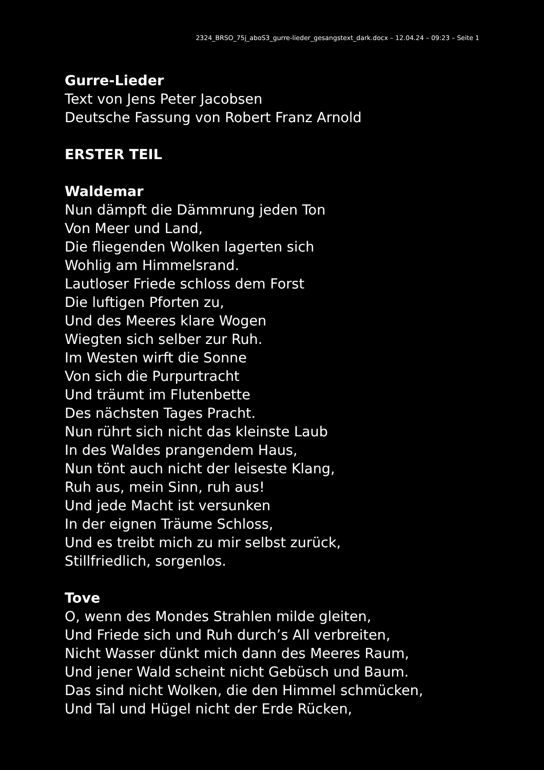2324_BRSO_75j_aboS3_gurre-lieder_gesangstext_dark.docx – 12.04.24 – 09:23 – Seite 1
Gurre-Lieder
Text von Jens Peter Jacobsen
Deutsche Fassung von Robert Franz Arnold
ERSTER TEIL
Waldemar
Nun dämpft die Dämmrung jeden Ton
Von Meer und Land,
Die fliegenden Wolken lagerten sich
Wohlig am Himmelsrand.
Lautloser Friede schloss dem Forst
Die luftigen Pforten zu,
Und des Meeres klare Wogen
Wiegten sich selber zur Ruh.
Im Westen wirft die Sonne
Von sich die Purpurtracht
Und träumt im Flutenbette
Des nächsten Tages Pracht.
Nun rührt sich nicht das kleinste Laub
In des Waldes prangendem Haus,
Nun tönt auch nicht der leiseste Klang,
Ruh aus, mein Sinn, ruh aus!
Und jede Macht ist versunken
In der eignen Träume Schloss,
Und es treibt mich zu mir selbst zurück,
Stillfriedlich, sorgenlos.
Tove
O, wenn des Mondes Strahlen milde gleiten,
Und Friede sich und Ruh durch’s All verbreiten,
Nicht Wasser dünkt mich dann des Meeres Raum,
Und jener Wald scheint nicht Gebüsch und Baum.
Das sind nicht Wolken, die den Himmel schmücken,
Und Tal und Hügel nicht der Erde Rücken,